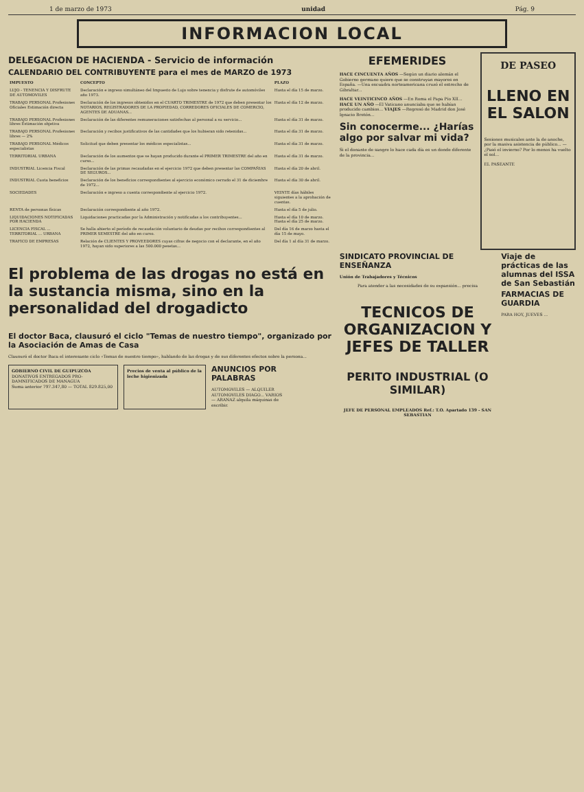1 de marzo de 1973 unidad Pág. 9
INFORMACION LOCAL
DELEGACION DE HACIENDA - Servicio de información
CALENDARIO DEL CONTRIBUYENTE para el mes de MARZO de 1973
| IMPUESTO | CONCEPTO | PLAZO |
| --- | --- | --- |
| LUJO - TENENCIA Y DISFRUTE DE AUTOMOVILES | Declaración e ingreso simultáneo del Impuesto de Lujo sobre tenencia y disfrute de automóviles año 1973. | Hasta el día 15 de marzo. |
| TRABAJO PERSONAL Profesiones Oficiales Estimación directa | Declaración de los ingresos obtenidos en el CUARTO TRIMESTRE de 1972 que deben presentar los NOTARIOS, REGISTRADORES DE LA PROPIEDAD, CORREDORES OFICIALES DE COMERCIO, AGENTES DE ADUANAS... | Hasta el día 12 de marzo. |
| TRABAJO PERSONAL Profesiones libres Estimación objetiva | Declaración de las diferentes remuneraciones satisfechas al personal a su servicio... | Hasta el día 31 de marzo. |
| TRABAJO PERSONAL Profesiones libres — 2% | Declaración y recibos justificativos de las cantidades que los hubieran sido retenidas... | Hasta el día 31 de marzo. |
| TRABAJO PERSONAL Médicos especialistas | Solicitud que deben presentar los médicos especialistas... | Hasta el día 31 de marzo. |
| TERRITORIAL URBANA | Declaración de los aumentos que se hayan producido durante el PRIMER TRIMESTRE del año en curso... | Hasta el día 31 de marzo. |
| INDUSTRIAL Licencia Fiscal | Declaración de las primas recaudadas en el ejercicio 1972 que deben presentar las COMPAÑIAS DE SEGUROS... | Hasta el día 20 de abril. |
| INDUSTRIAL Cuota beneficios | Declaración de los beneficios correspondientes al ejercicio económico cerrado el 31 de diciembre de 1972... | Hasta el día 30 de abril. |
| SOCIEDADES | Declaración e ingreso a cuenta correspondiente al ejercicio 1972. | VEINTE días hábiles siguientes a la aprobación de cuentas. |
| RENTA de personas físicas | Declaración correspondiente al año 1972. | Hasta el día 5 de julio. |
| LIQUIDACIONES NOTIFICADAS POR HACIENDA | Liquidaciones practicadas por la Administración y notificadas a los contribuyentes... | Hasta el día 10 de marzo. Hasta el día 25 de marzo. |
| LICENCIA FISCAL ... TERRITORIAL ... URBANA | Se halla abierto el período de recaudación voluntario de deudas por recibos correspondientes al PRIMER SEMESTRE del año en curso. | Del día 16 de marzo hasta el día 15 de mayo. |
| TRAFICO DE EMPRESAS | Relación de CLIENTES Y PROVEEDORES cuyas cifras de negocio con el declarante, en el año 1972, hayan sido superiores a las 500.000 pesetas... | Del día 1 al día 31 de marzo. |
EFEMERIDES
HACE CINCUENTA AÑOS —Según un diario alemán el Gobierno germano quiere que se construyan mayores en España. —Una escuadra norteamericana cruzó el estrecho de Gibraltar...
HACE VEINTICINCO AÑOS —En Roma el Papa Pío XII... HACE UN AÑO —El Vaticano anunciaba que se habían producido cambios... VIAJES —Regresó de Madrid don José Ignacio Bretón...
Sin conocerme... ¿Harías algo por salvar mi vida?
Si el donante de sangre lo hace cada día es un donde diferente de la provincia...
DE PASEO
LLENO EN EL SALON
Sesiones musicales ante la de anoche, por la masiva asistencia de público... —¿Pasó el invierno? Por lo menos ha vuelto el sol...
EL PASEANTE
El problema de las drogas no está en la sustancia misma, sino en la personalidad del drogadicto
El doctor Baca, clausuró el ciclo "Temas de nuestro tiempo", organizado por la Asociación de Amas de Casa
Clausuró el doctor Baca el interesante ciclo «Temas de nuestro tiempo», hablando de las drogas y de sus diferentes efectos sobre la persona...
GOBIERNO CIVIL DE GUIPUZCOA
DONATIVOS ENTREGADOS PRO-DAMNIFICADOS DE MANAGUA
Suma anterior 797.347,80 — TOTAL 829.825,00
Precios de venta al público de la leche higienizada
ANUNCIOS POR PALABRAS
AUTOMOVILES — ALQUILER AUTOMOVILES DIAGO... VARIOS — ARANAZ alquila máquinas de escribir.
SINDICATO PROVINCIAL DE ENSEÑANZA
Unión de Trabajadores y Técnicos
Para atender a las necesidades de su expansión... precisa
TECNICOS DE ORGANIZACION Y JEFES DE TALLER
PERITO INDUSTRIAL (O SIMILAR)
JEFE DE PERSONAL EMPLEADOS Ref.: T.O. Apartado 139 - SAN SEBASTIAN
Viaje de prácticas de las alumnas del ISSA de San Sebastián
FARMACIAS DE GUARDIA
PARA HOY, JUEVES ...